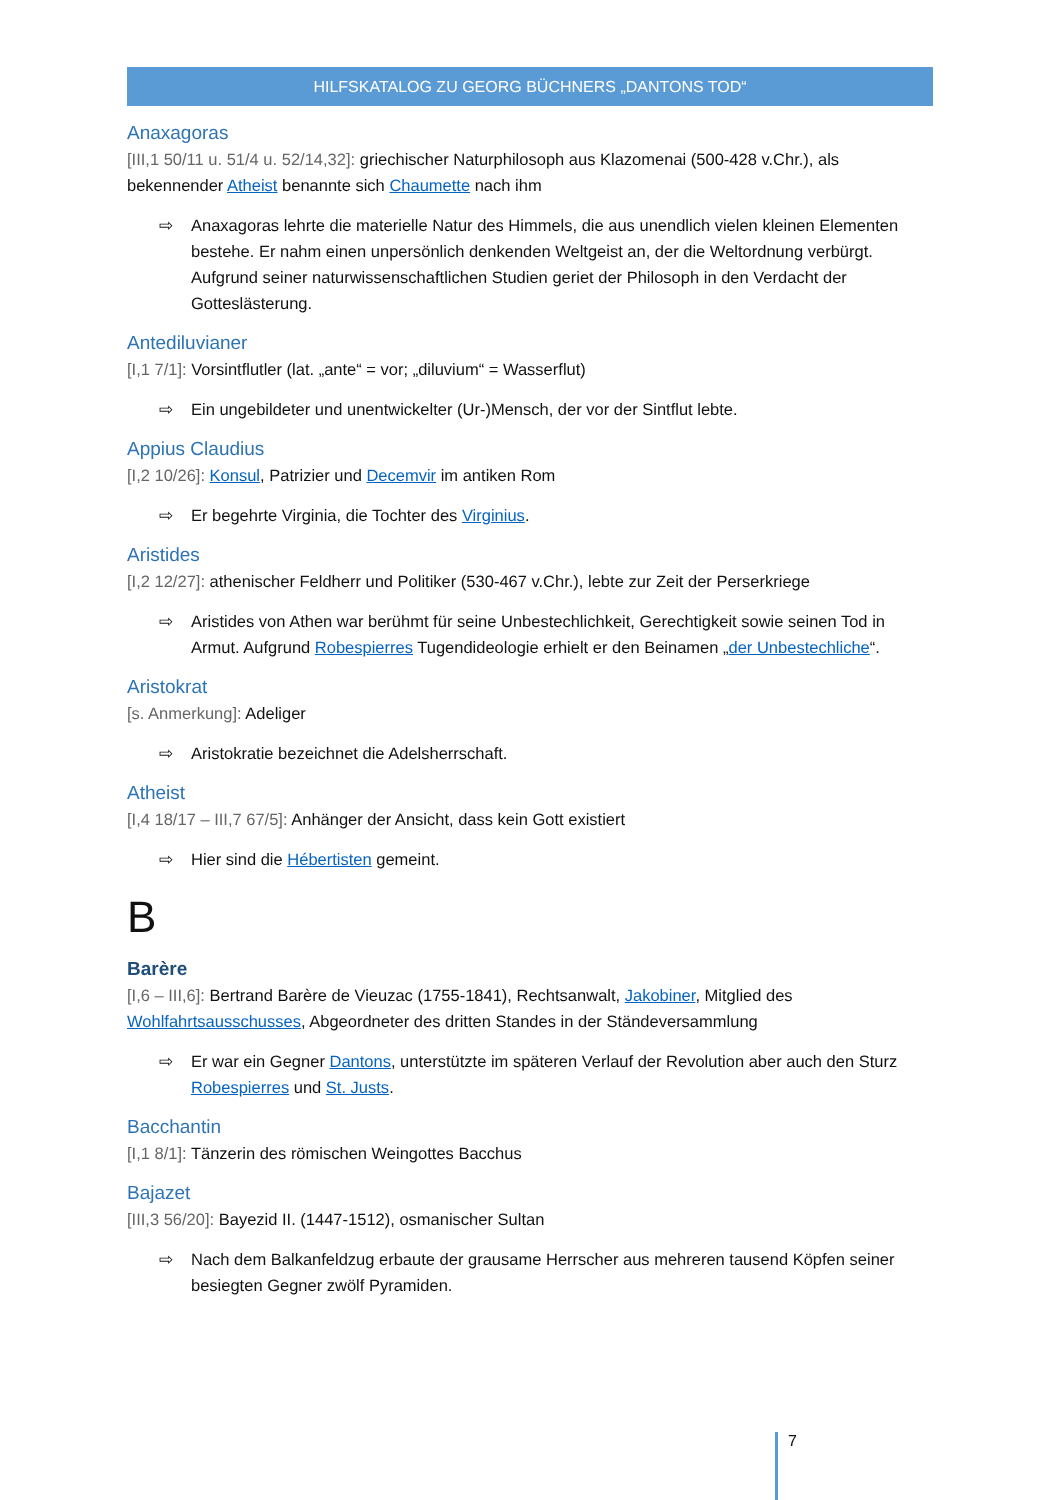HILFSKATALOG ZU GEORG BÜCHNERS „DANTONS TOD“
Anaxagoras
[III,1 50/11 u. 51/4 u. 52/14,32]: griechischer Naturphilosoph aus Klazomenai (500-428 v.Chr.), als bekennender Atheist benannte sich Chaumette nach ihm
⇨ Anaxagoras lehrte die materielle Natur des Himmels, die aus unendlich vielen kleinen Elementen bestehe. Er nahm einen unpersönlich denkenden Weltgeist an, der die Weltordnung verbürgt. Aufgrund seiner naturwissenschaftlichen Studien geriet der Philosoph in den Verdacht der Gotteslästerung.
Antediluvianer
[I,1 7/1]: Vorsintflutler (lat. „ante“ = vor; „diluvium“ = Wasserflut)
⇨ Ein ungebildeter und unentwickelter (Ur-)Mensch, der vor der Sintflut lebte.
Appius Claudius
[I,2 10/26]: Konsul, Patrizier und Decemvir im antiken Rom
⇨ Er begehrte Virginia, die Tochter des Virginius.
Aristides
[I,2 12/27]: athenischer Feldherr und Politiker (530-467 v.Chr.), lebte zur Zeit der Perserkriege
⇨ Aristides von Athen war berühmt für seine Unbestechlichkeit, Gerechtigkeit sowie seinen Tod in Armut. Aufgrund Robespierres Tugendideologie erhielt er den Beinamen „der Unbestechliche“.
Aristokrat
[s. Anmerkung]: Adeliger
⇨ Aristokratie bezeichnet die Adelsherrschaft.
Atheist
[I,4 18/17 – III,7 67/5]: Anhänger der Ansicht, dass kein Gott existiert
⇨ Hier sind die Hébertisten gemeint.
B
Barère
[I,6 – III,6]: Bertrand Barère de Vieuzac (1755-1841), Rechtsanwalt, Jakobiner, Mitglied des Wohlfahrtsausschusses, Abgeordneter des dritten Standes in der Ständeversammlung
⇨ Er war ein Gegner Dantons, unterstützte im späteren Verlauf der Revolution aber auch den Sturz Robespierres und St. Justs.
Bacchantin
[I,1 8/1]: Tänzerin des römischen Weingottes Bacchus
Bajazet
[III,3 56/20]: Bayezid II. (1447-1512), osmanischer Sultan
⇨ Nach dem Balkanfeldzug erbaute der grausame Herrscher aus mehreren tausend Köpfen seiner besiegten Gegner zwölf Pyramiden.
7